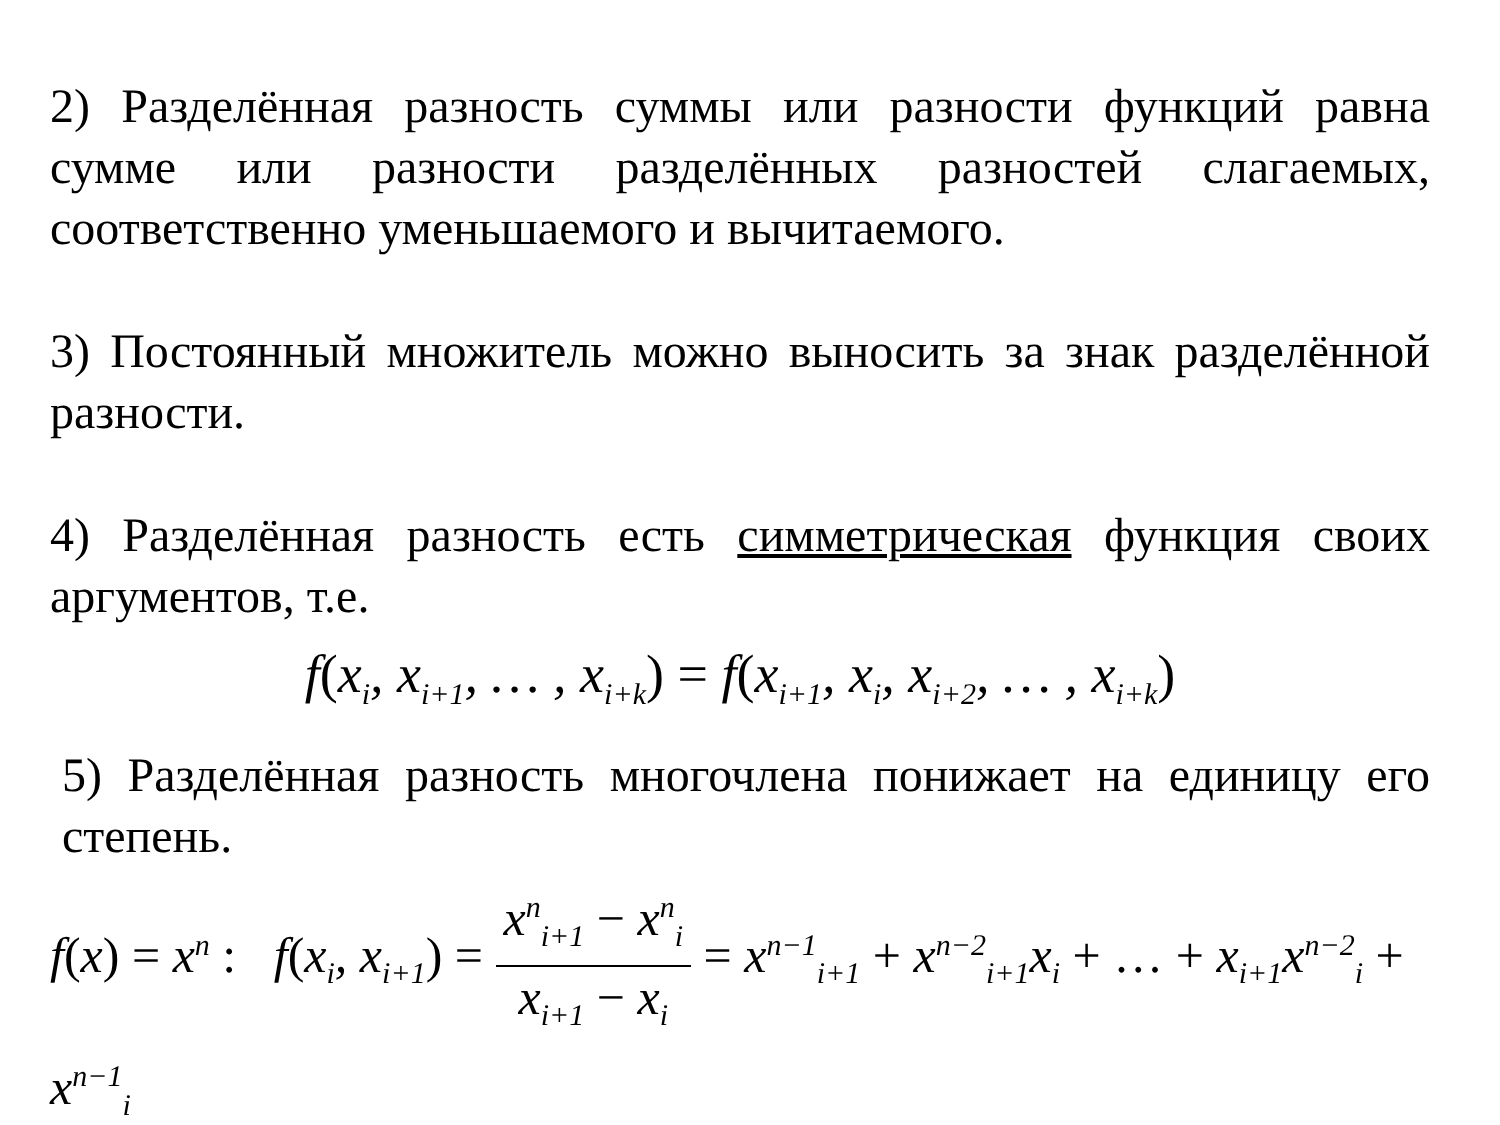2) Разделённая разность суммы или разности функций равна сумме или разности разделённых разностей слагаемых, соответственно уменьшаемого и вычитаемого.
3) Постоянный множитель можно выносить за знак разделённой разности.
4) Разделённая разность есть симметрическая функция своих аргументов, т.е.
f(x<sub>i</sub>, x<sub>i+1</sub>, … , x<sub>i+k</sub>) = f(x<sub>i+1</sub>, x<sub>i</sub>, x<sub>i+2</sub>, … , x<sub>i+k</sub>)
5) Разделённая разность многочлена понижает на единицу его степень.
f(x) = x<sup>n</sup> : f(x<sub>i</sub>, x<sub>i+1</sub>) = x<sup>n</sup><sub>i+1</sub> − x<sup>n</sup><sub>i</sub> x<sub>i+1</sub> − x<sub>i</sub> = x<sup>n−1</sup><sub>i+1</sub> + x<sup>n−2</sup><sub>i+1</sub>x<sub>i</sub> + … + x<sub>i+1</sub>x<sup>n−2</sup><sub>i</sub> + x<sup>n−1</sup><sub>i</sub>